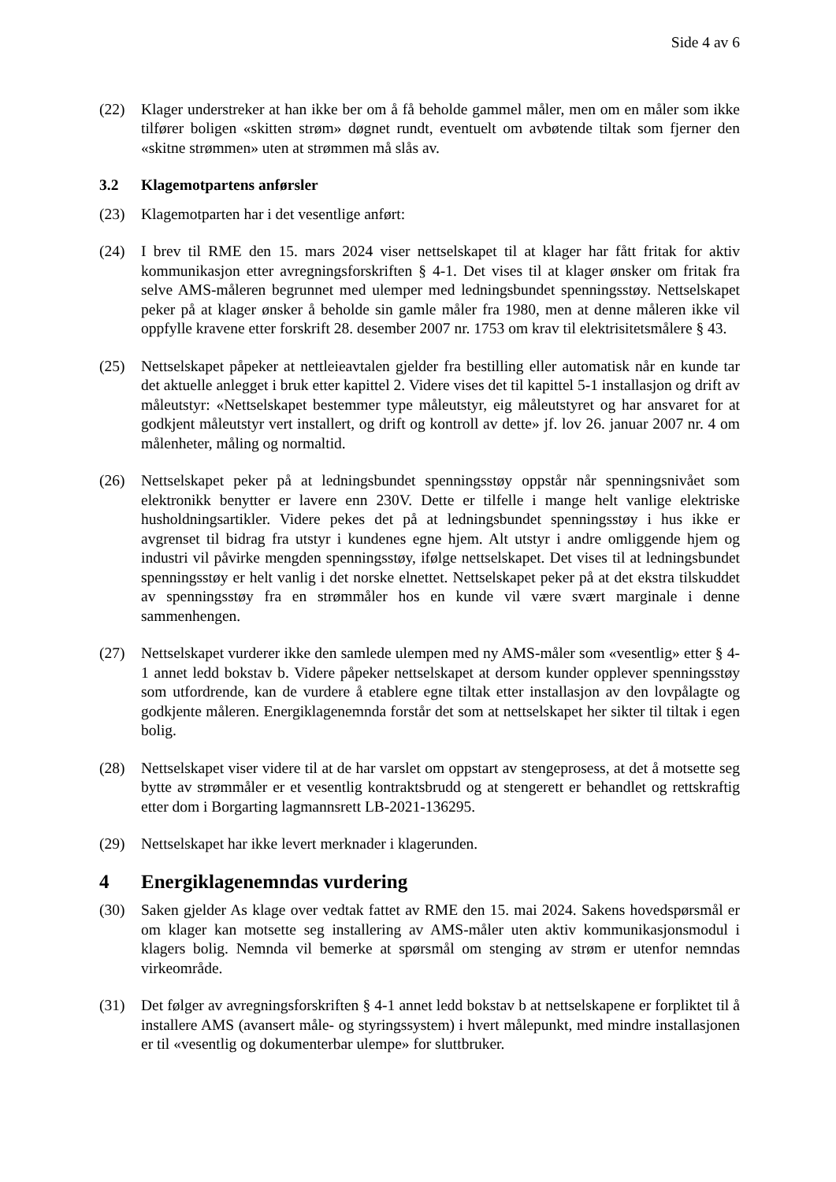Side 4 av 6
(22) Klager understreker at han ikke ber om å få beholde gammel måler, men om en måler som ikke tilfører boligen «skitten strøm» døgnet rundt, eventuelt om avbøtende tiltak som fjerner den «skitne strømmen» uten at strømmen må slås av.
3.2 Klagemotpartens anførsler
(23) Klagemotparten har i det vesentlige anført:
(24) I brev til RME den 15. mars 2024 viser nettselskapet til at klager har fått fritak for aktiv kommunikasjon etter avregningsforskriften § 4-1. Det vises til at klager ønsker om fritak fra selve AMS-måleren begrunnet med ulemper med ledningsbundet spenningsstøy. Nettselskapet peker på at klager ønsker å beholde sin gamle måler fra 1980, men at denne måleren ikke vil oppfylle kravene etter forskrift 28. desember 2007 nr. 1753 om krav til elektrisitetsmålere § 43.
(25) Nettselskapet påpeker at nettleieavtalen gjelder fra bestilling eller automatisk når en kunde tar det aktuelle anlegget i bruk etter kapittel 2. Videre vises det til kapittel 5-1 installasjon og drift av måleutstyr: «Nettselskapet bestemmer type måleutstyr, eig måleutstyret og har ansvaret for at godkjent måleutstyr vert installert, og drift og kontroll av dette» jf. lov 26. januar 2007 nr. 4 om målenheter, måling og normaltid.
(26) Nettselskapet peker på at ledningsbundet spenningsstøy oppstår når spenningsnivået som elektronikk benytter er lavere enn 230V. Dette er tilfelle i mange helt vanlige elektriske husholdningsartikler. Videre pekes det på at ledningsbundet spenningsstøy i hus ikke er avgrenset til bidrag fra utstyr i kundenes egne hjem. Alt utstyr i andre omliggende hjem og industri vil påvirke mengden spenningsstøy, ifølge nettselskapet. Det vises til at ledningsbundet spenningsstøy er helt vanlig i det norske elnettet. Nettselskapet peker på at det ekstra tilskuddet av spenningsstøy fra en strømmåler hos en kunde vil være svært marginale i denne sammenhengen.
(27) Nettselskapet vurderer ikke den samlede ulempen med ny AMS-måler som «vesentlig» etter § 4-1 annet ledd bokstav b. Videre påpeker nettselskapet at dersom kunder opplever spenningsstøy som utfordrende, kan de vurdere å etablere egne tiltak etter installasjon av den lovpålagte og godkjente måleren. Energiklagenemnda forstår det som at nettselskapet her sikter til tiltak i egen bolig.
(28) Nettselskapet viser videre til at de har varslet om oppstart av stengeprosess, at det å motsette seg bytte av strømmåler er et vesentlig kontraktsbrudd og at stengerett er behandlet og rettskraftig etter dom i Borgarting lagmannsrett LB-2021-136295.
(29) Nettselskapet har ikke levert merknader i klagerunden.
4 Energiklagenemndas vurdering
(30) Saken gjelder As klage over vedtak fattet av RME den 15. mai 2024. Sakens hovedspørsmål er om klager kan motsette seg installering av AMS-måler uten aktiv kommunikasjonsmodul i klagers bolig. Nemnda vil bemerke at spørsmål om stenging av strøm er utenfor nemndas virkeområde.
(31) Det følger av avregningsforskriften § 4-1 annet ledd bokstav b at nettselskapene er forpliktet til å installere AMS (avansert måle- og styringssystem) i hvert målepunkt, med mindre installasjonen er til «vesentlig og dokumenterbar ulempe» for sluttbruker.